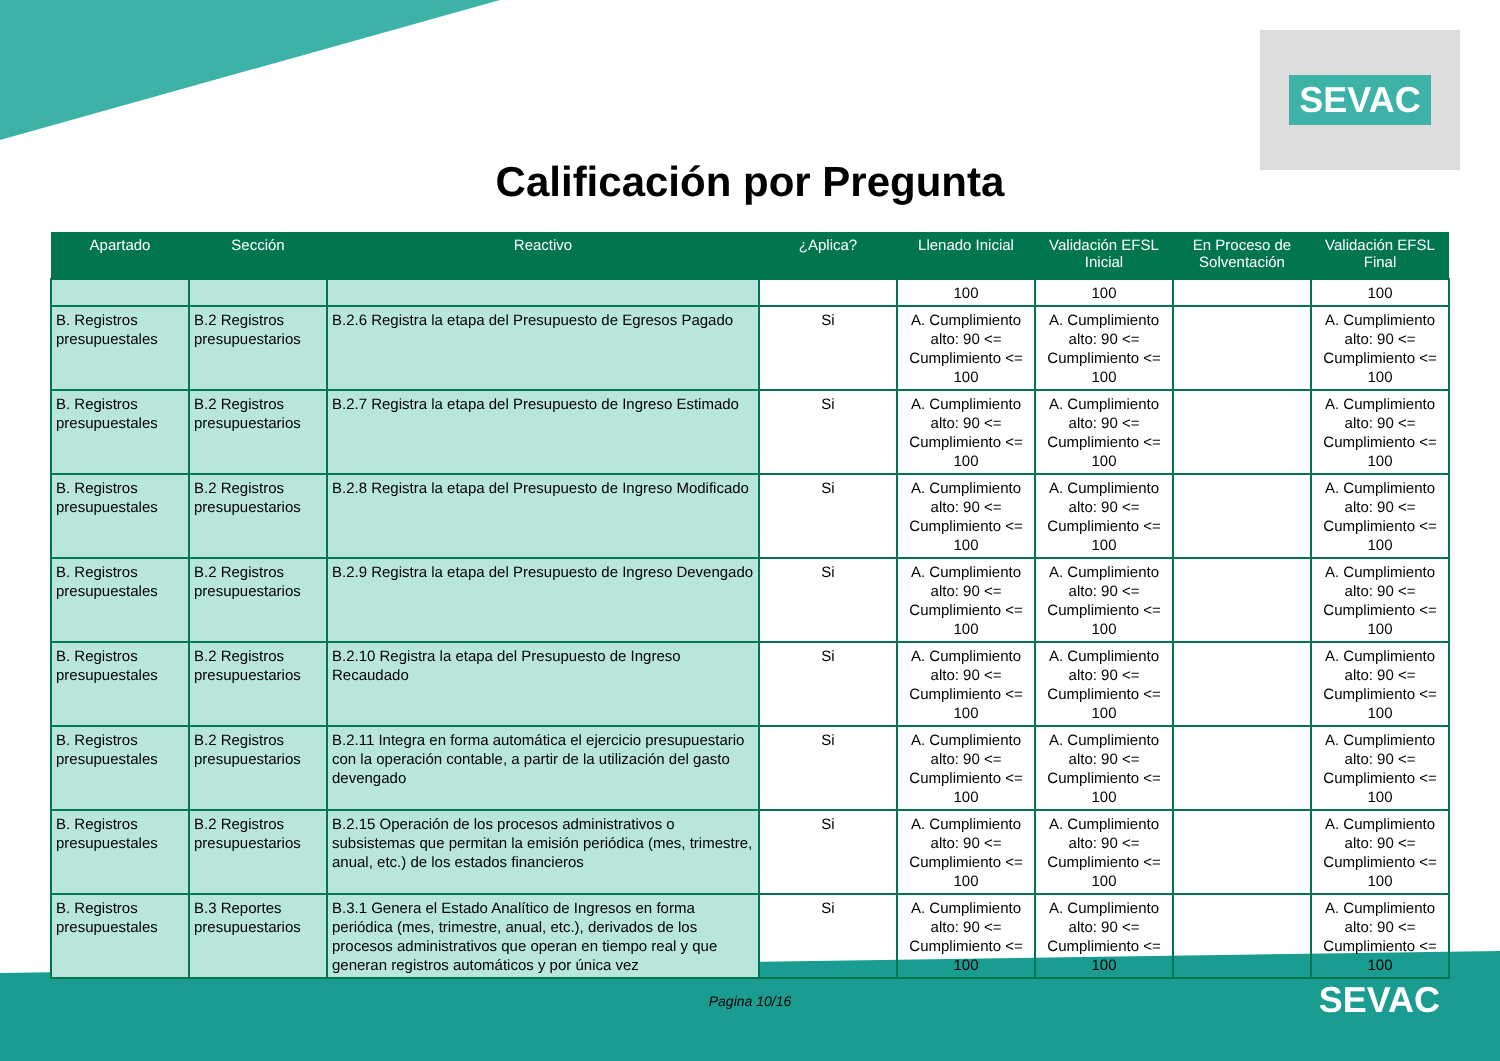SEVAC
Calificación por Pregunta
| Apartado | Sección | Reactivo | ¿Aplica? | Llenado Inicial | Validación EFSL Inicial | En Proceso de Solventación | Validación EFSL Final |
| --- | --- | --- | --- | --- | --- | --- | --- |
| | | | | 100 | 100 | | 100 |
| B. Registros presupuestales | B.2 Registros presupuestarios | B.2.6 Registra la etapa del Presupuesto de Egresos Pagado | Si | A. Cumplimiento alto: 90 <= Cumplimiento <= 100 | A. Cumplimiento alto: 90 <= Cumplimiento <= 100 | | A. Cumplimiento alto: 90 <= Cumplimiento <= 100 |
| B. Registros presupuestales | B.2 Registros presupuestarios | B.2.7 Registra la etapa del Presupuesto de Ingreso Estimado | Si | A. Cumplimiento alto: 90 <= Cumplimiento <= 100 | A. Cumplimiento alto: 90 <= Cumplimiento <= 100 | | A. Cumplimiento alto: 90 <= Cumplimiento <= 100 |
| B. Registros presupuestales | B.2 Registros presupuestarios | B.2.8 Registra la etapa del Presupuesto de Ingreso Modificado | Si | A. Cumplimiento alto: 90 <= Cumplimiento <= 100 | A. Cumplimiento alto: 90 <= Cumplimiento <= 100 | | A. Cumplimiento alto: 90 <= Cumplimiento <= 100 |
| B. Registros presupuestales | B.2 Registros presupuestarios | B.2.9 Registra la etapa del Presupuesto de Ingreso Devengado | Si | A. Cumplimiento alto: 90 <= Cumplimiento <= 100 | A. Cumplimiento alto: 90 <= Cumplimiento <= 100 | | A. Cumplimiento alto: 90 <= Cumplimiento <= 100 |
| B. Registros presupuestales | B.2 Registros presupuestarios | B.2.10 Registra la etapa del Presupuesto de Ingreso Recaudado | Si | A. Cumplimiento alto: 90 <= Cumplimiento <= 100 | A. Cumplimiento alto: 90 <= Cumplimiento <= 100 | | A. Cumplimiento alto: 90 <= Cumplimiento <= 100 |
| B. Registros presupuestales | B.2 Registros presupuestarios | B.2.11 Integra en forma automática el ejercicio presupuestario con la operación contable, a partir de la utilización del gasto devengado | Si | A. Cumplimiento alto: 90 <= Cumplimiento <= 100 | A. Cumplimiento alto: 90 <= Cumplimiento <= 100 | | A. Cumplimiento alto: 90 <= Cumplimiento <= 100 |
| B. Registros presupuestales | B.2 Registros presupuestarios | B.2.15 Operación de los procesos administrativos o subsistemas que permitan la emisión periódica (mes, trimestre, anual, etc.) de los estados financieros | Si | A. Cumplimiento alto: 90 <= Cumplimiento <= 100 | A. Cumplimiento alto: 90 <= Cumplimiento <= 100 | | A. Cumplimiento alto: 90 <= Cumplimiento <= 100 |
| B. Registros presupuestales | B.3 Reportes presupuestarios | B.3.1 Genera el Estado Analítico de Ingresos en forma periódica (mes, trimestre, anual, etc.), derivados de los procesos administrativos que operan en tiempo real y que generan registros automáticos y por única vez | Si | A. Cumplimiento alto: 90 <= Cumplimiento <= 100 | A. Cumplimiento alto: 90 <= Cumplimiento <= 100 | | A. Cumplimiento alto: 90 <= Cumplimiento <= 100 |
Pagina 10/16
SEVAC